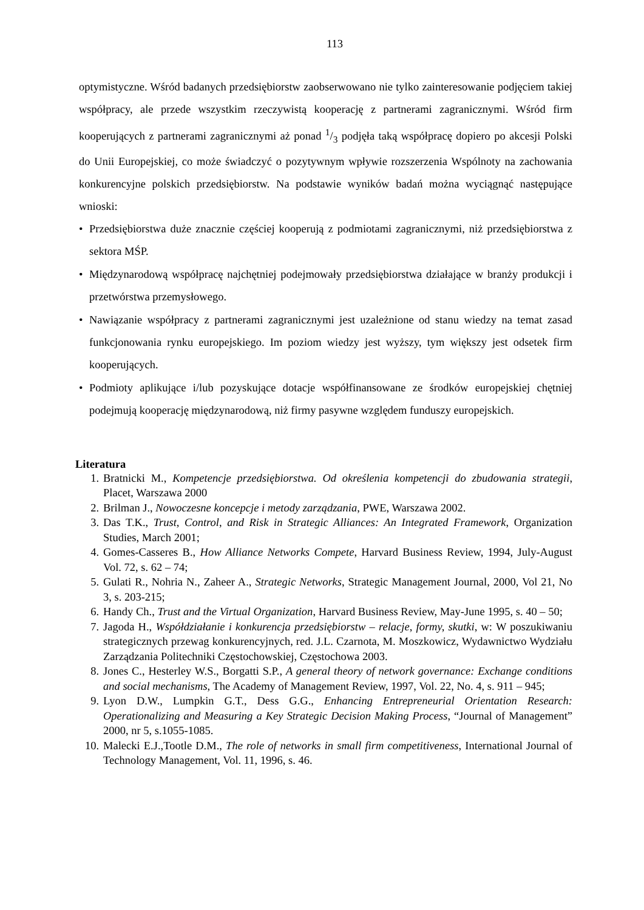113
optymistyczne. Wśród badanych przedsiębiorstw zaobserwowano nie tylko zainteresowanie podjęciem takiej współpracy, ale przede wszystkim rzeczywistą kooperację z partnerami zagranicznymi. Wśród firm kooperujących z partnerami zagranicznymi aż ponad 1/3 podjęła taką współpracę dopiero po akcesji Polski do Unii Europejskiej, co może świadczyć o pozytywnym wpływie rozszerzenia Wspólnoty na zachowania konkurencyjne polskich przedsiębiorstw. Na podstawie wyników badań można wyciągnąć następujące wnioski:
• Przedsiębiorstwa duże znacznie częściej kooperują z podmiotami zagranicznymi, niż przedsiębiorstwa z sektora MŚP.
• Międzynarodową współpracę najchętniej podejmowały przedsiębiorstwa działające w branży produkcji i przetwórstwa przemysłowego.
• Nawiązanie współpracy z partnerami zagranicznymi jest uzależnione od stanu wiedzy na temat zasad funkcjonowania rynku europejskiego. Im poziom wiedzy jest wyższy, tym większy jest odsetek firm kooperujących.
• Podmioty aplikujące i/lub pozyskujące dotacje współfinansowane ze środków europejskiej chętniej podejmują kooperację międzynarodową, niż firmy pasywne względem funduszy europejskich.
Literatura
1. Bratnicki M., Kompetencje przedsiębiorstwa. Od określenia kompetencji do zbudowania strategii, Placet, Warszawa 2000
2. Brilman J., Nowoczesne koncepcje i metody zarządzania, PWE, Warszawa 2002.
3. Das T.K., Trust, Control, and Risk in Strategic Alliances: An Integrated Framework, Organization Studies, March 2001;
4. Gomes-Casseres B., How Alliance Networks Compete, Harvard Business Review, 1994, July-August Vol. 72, s. 62 – 74;
5. Gulati R., Nohria N., Zaheer A., Strategic Networks, Strategic Management Journal, 2000, Vol 21, No 3, s. 203-215;
6. Handy Ch., Trust and the Virtual Organization, Harvard Business Review, May-June 1995, s. 40 – 50;
7. Jagoda H., Współdziałanie i konkurencja przedsiębiorstw – relacje, formy, skutki, w: W poszukiwaniu strategicznych przewag konkurencyjnych, red. J.L. Czarnota, M. Moszkowicz, Wydawnictwo Wydziału Zarządzania Politechniki Częstochowskiej, Częstochowa 2003.
8. Jones C., Hesterley W.S., Borgatti S.P., A general theory of network governance: Exchange conditions and social mechanisms, The Academy of Management Review, 1997, Vol. 22, No. 4, s. 911 – 945;
9. Lyon D.W., Lumpkin G.T., Dess G.G., Enhancing Entrepreneurial Orientation Research: Operationalizing and Measuring a Key Strategic Decision Making Process, “Journal of Management” 2000, nr 5, s.1055-1085.
10. Malecki E.J.,Tootle D.M., The role of networks in small firm competitiveness, International Journal of Technology Management, Vol. 11, 1996, s. 46.